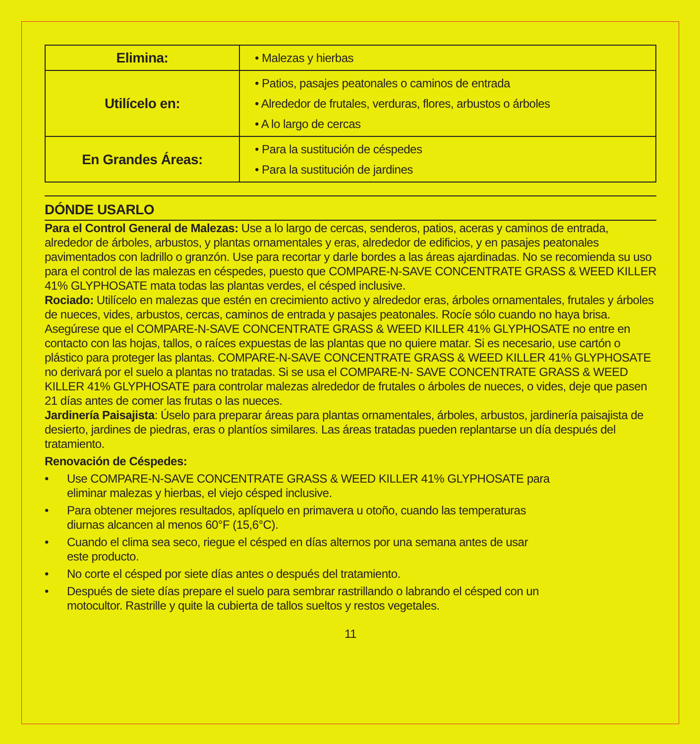| Elimina: | • Malezas y hierbas |
| Utilícelo en: | • Patios, pasajes peatonales o caminos de entrada • Alrededor de frutales, verduras, flores, arbustos o árboles • A lo largo de cercas |
| En Grandes Áreas: | • Para la sustitución de céspedes • Para la sustitución de jardines |
DÓNDE USARLO
Para el Control General de Malezas: Use a lo largo de cercas, senderos, patios, aceras y caminos de entrada, alrededor de árboles, arbustos, y plantas ornamentales y eras, alrededor de edificios, y en pasajes peatonales pavimentados con ladrillo o granzón. Use para recortar y darle bordes a las áreas ajardinadas. No se recomienda su uso para el control de las malezas en céspedes, puesto que COMPARE-N-SAVE CONCENTRATE GRASS & WEED KILLER 41% GLYPHOSATE mata todas las plantas verdes, el césped inclusive.
Rociado: Utilícelo en malezas que estén en crecimiento activo y alrededor eras, árboles ornamentales, frutales y árboles de nueces, vides, arbustos, cercas, caminos de entrada y pasajes peatonales. Rocíe sólo cuando no haya brisa. Asegúrese que el COMPARE-N-SAVE CONCENTRATE GRASS & WEED KILLER 41% GLYPHOSATE no entre en contacto con las hojas, tallos, o raíces expuestas de las plantas que no quiere matar. Si es necesario, use cartón o plástico para proteger las plantas. COMPARE-N-SAVE CONCENTRATE GRASS & WEED KILLER 41% GLYPHOSATE no derivará por el suelo a plantas no tratadas. Si se usa el COMPARE-N- SAVE CONCENTRATE GRASS & WEED KILLER 41% GLYPHOSATE para controlar malezas alrededor de frutales o árboles de nueces, o vides, deje que pasen 21 días antes de comer las frutas o las nueces.
Jardinería Paisajista: Úselo para preparar áreas para plantas ornamentales, árboles, arbustos, jardinería paisajista de desierto, jardines de piedras, eras o plantíos similares. Las áreas tratadas pueden replantarse un día después del tratamiento.
Renovación de Céspedes:
• Use COMPARE-N-SAVE CONCENTRATE GRASS & WEED KILLER 41% GLYPHOSATE para
eliminar malezas y hierbas, el viejo césped inclusive.
• Para obtener mejores resultados, aplíquelo en primavera u otoño, cuando las temperaturas
diurnas alcancen al menos 60°F (15,6°C).
• Cuando el clima sea seco, riegue el césped en días alternos por una semana antes de usar
este producto.
• No corte el césped por siete días antes o después del tratamiento.
• Después de siete días prepare el suelo para sembrar rastrillando o labrando el césped con un
motocultor. Rastrille y quite la cubierta de tallos sueltos y restos vegetales.
11